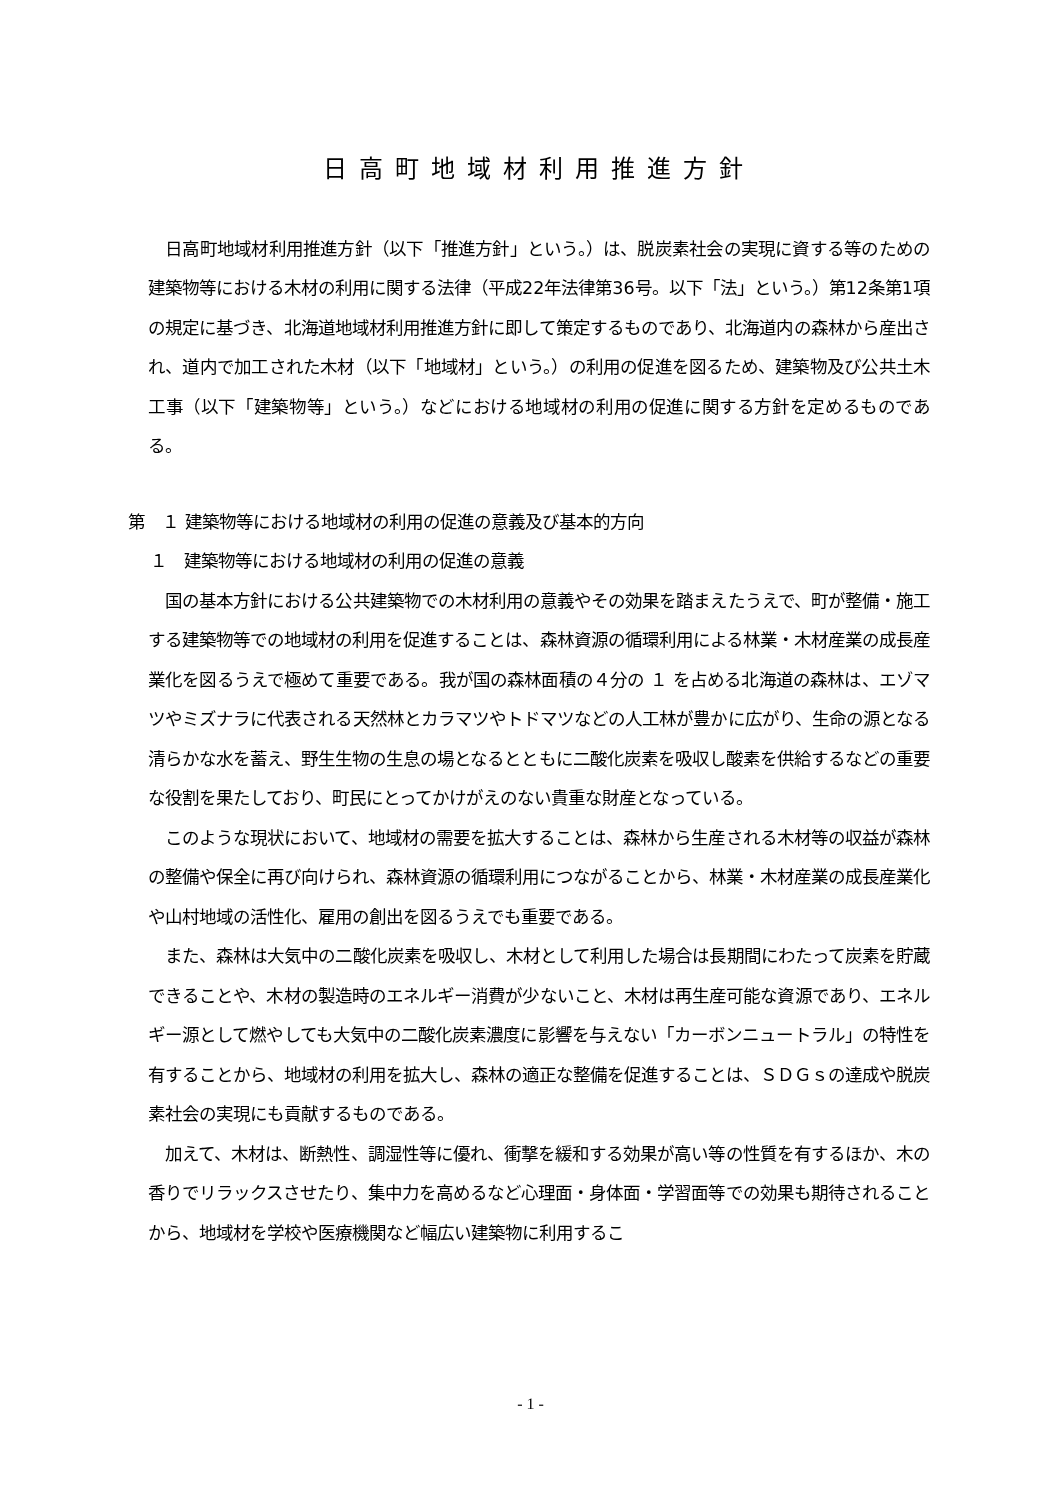日高町地域材利用推進方針
　日高町地域材利用推進方針（以下「推進方針」という。）は、脱炭素社会の実現に資する等のための建築物等における木材の利用に関する法律（平成22年法律第36号。以下「法」という。）第12条第1項の規定に基づき、北海道地域材利用推進方針に即して策定するものであり、北海道内の森林から産出され、道内で加工された木材（以下「地域材」という。）の利用の促進を図るため、建築物及び公共土木工事（以下「建築物等」という。）などにおける地域材の利用の促進に関する方針を定めるものである。
第　１ 建築物等における地域材の利用の促進の意義及び基本的方向
１　建築物等における地域材の利用の促進の意義
　国の基本方針における公共建築物での木材利用の意義やその効果を踏まえたうえで、町が整備・施工する建築物等での地域材の利用を促進することは、森林資源の循環利用による林業・木材産業の成長産業化を図るうえで極めて重要である。我が国の森林面積の４分の １ を占める北海道の森林は、エゾマツやミズナラに代表される天然林とカラマツやトドマツなどの人工林が豊かに広がり、生命の源となる清らかな水を蓄え、野生生物の生息の場となるとともに二酸化炭素を吸収し酸素を供給するなどの重要な役割を果たしており、町民にとってかけがえのない貴重な財産となっている。
　このような現状において、地域材の需要を拡大することは、森林から生産される木材等の収益が森林の整備や保全に再び向けられ、森林資源の循環利用につながることから、林業・木材産業の成長産業化や山村地域の活性化、雇用の創出を図るうえでも重要である。
　また、森林は大気中の二酸化炭素を吸収し、木材として利用した場合は長期間にわたって炭素を貯蔵できることや、木材の製造時のエネルギー消費が少ないこと、木材は再生産可能な資源であり、エネルギー源として燃やしても大気中の二酸化炭素濃度に影響を与えない「カーボンニュートラル」の特性を有することから、地域材の利用を拡大し、森林の適正な整備を促進することは、ＳＤＧｓの達成や脱炭素社会の実現にも貢献するものである。
　加えて、木材は、断熱性、調湿性等に優れ、衝撃を緩和する効果が高い等の性質を有するほか、木の香りでリラックスさせたり、集中力を高めるなど心理面・身体面・学習面等での効果も期待されることから、地域材を学校や医療機関など幅広い建築物に利用するこ
- 1 -